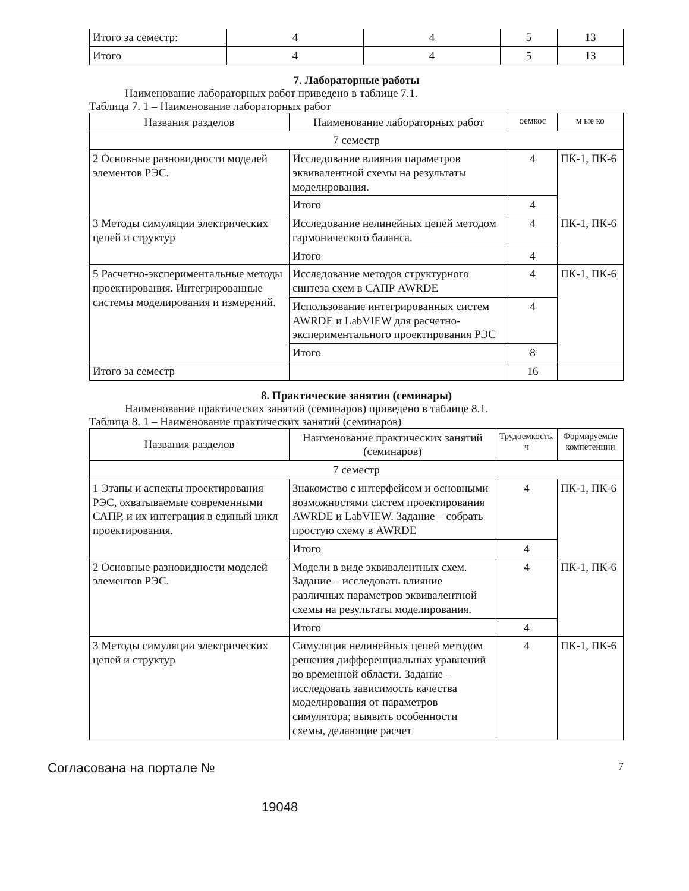| Итого за семестр: | 4 | 4 | 5 | 13 |
| Итого | 4 | 4 | 5 | 13 |
7. Лабораторные работы
Наименование лабораторных работ приведено в таблице 7.1.
Таблица 7. 1 – Наименование лабораторных работ
| Названия разделов | Наименование лабораторных работ | оемкос | м ые ко |
| --- | --- | --- | --- |
| 7 семестр | | | |
| 2 Основные разновидности моделей элементов РЭС. | Исследование влияния параметров эквивалентной схемы на результаты моделирования. | 4 | ПК-1, ПК-6 |
| | Итого | 4 | |
| 3 Методы симуляции электрических цепей и структур | Исследование нелинейных цепей методом гармонического баланса. | 4 | ПК-1, ПК-6 |
| | Итого | 4 | |
| 5 Расчетно-экспериментальные методы проектирования. Интегрированные системы моделирования и измерений. | Исследование методов структурного синтеза схем в САПР AWRDE | 4 | ПК-1, ПК-6 |
| | Использование интегрированных систем AWRDE и LabVIEW для расчетно-экспериментального проектирования РЭС | 4 | |
| | Итого | 8 | |
| Итого за семестр | | 16 | |
8. Практические занятия (семинары)
Наименование практических занятий (семинаров) приведено в таблице 8.1.
Таблица 8. 1 – Наименование практических занятий (семинаров)
| Названия разделов | Наименование практических занятий (семинаров) | Трудоемкость, ч | Формируемые компетенции |
| --- | --- | --- | --- |
| 7 семестр | | | |
| 1 Этапы и аспекты проектирования РЭС, охватываемые современными САПР, и их интеграция в единый цикл проектирования. | Знакомство с интерфейсом и основными возможностями систем проектирования AWRDE и LabVIEW. Задание – собрать простую схему в AWRDE | 4 | ПК-1, ПК-6 |
| | Итого | 4 | |
| 2 Основные разновидности моделей элементов РЭС. | Модели в виде эквивалентных схем. Задание – исследовать влияние различных параметров эквивалентной схемы на результаты моделирования. | 4 | ПК-1, ПК-6 |
| | Итого | 4 | |
| 3 Методы симуляции электрических цепей и структур | Симуляция нелинейных цепей методом решения дифференциальных уравнений во временной области. Задание – исследовать зависимость качества моделирования от параметров симулятора; выявить особенности схемы, делающие расчет | 4 | ПК-1, ПК-6 |
Согласована на портале № 7
19048